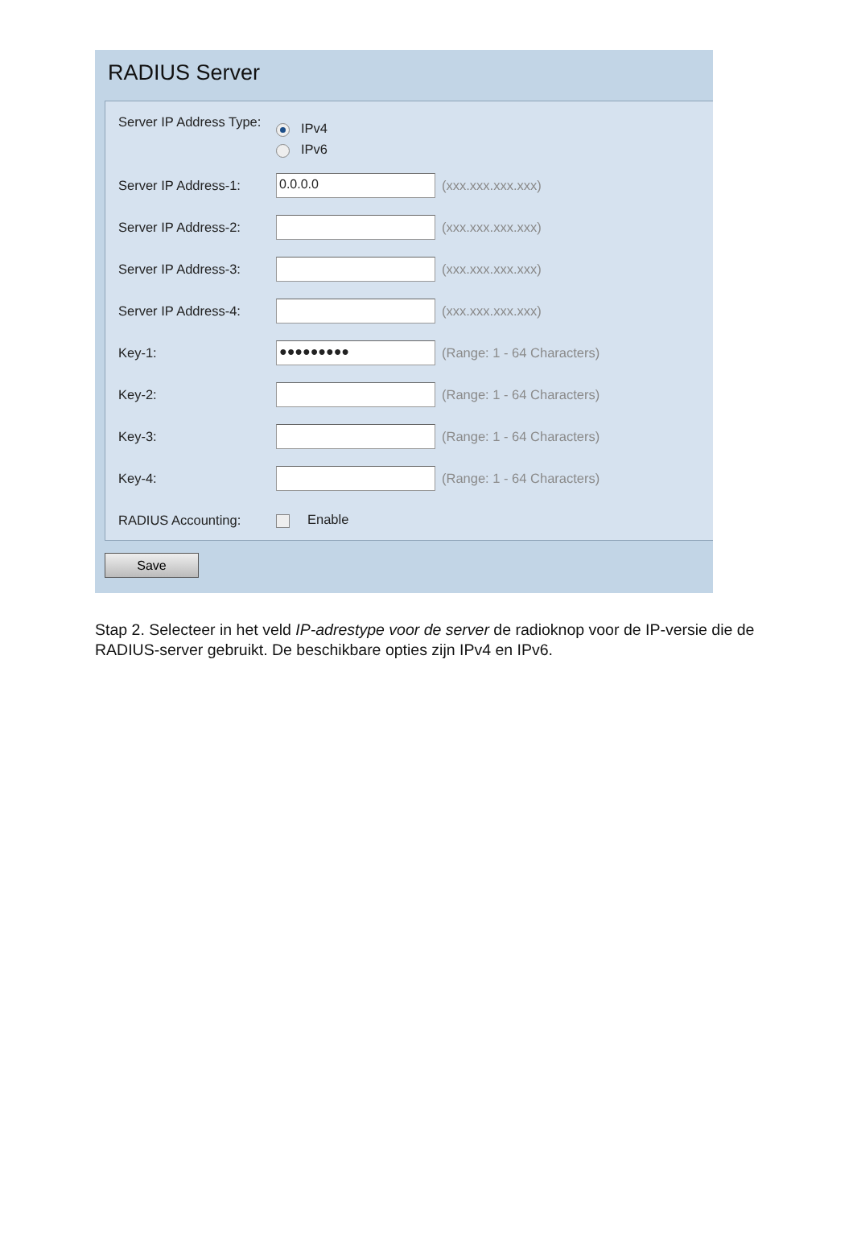RADIUS Server
| Server IP Address Type: | IPv4 IPv6 | |
| Server IP Address-1: | 0.0.0.0 | (xxx.xxx.xxx.xxx) |
| Server IP Address-2: | | (xxx.xxx.xxx.xxx) |
| Server IP Address-3: | | (xxx.xxx.xxx.xxx) |
| Server IP Address-4: | | (xxx.xxx.xxx.xxx) |
| Key-1: | ●●●●●●●●● | (Range: 1 - 64 Characters) |
| Key-2: | | (Range: 1 - 64 Characters) |
| Key-3: | | (Range: 1 - 64 Characters) |
| Key-4: | | (Range: 1 - 64 Characters) |
| RADIUS Accounting: | Enable | |
Save
Stap 2. Selecteer in het veld IP-adrestype voor de server de radioknop voor de IP-versie die de RADIUS-server gebruikt. De beschikbare opties zijn IPv4 en IPv6.